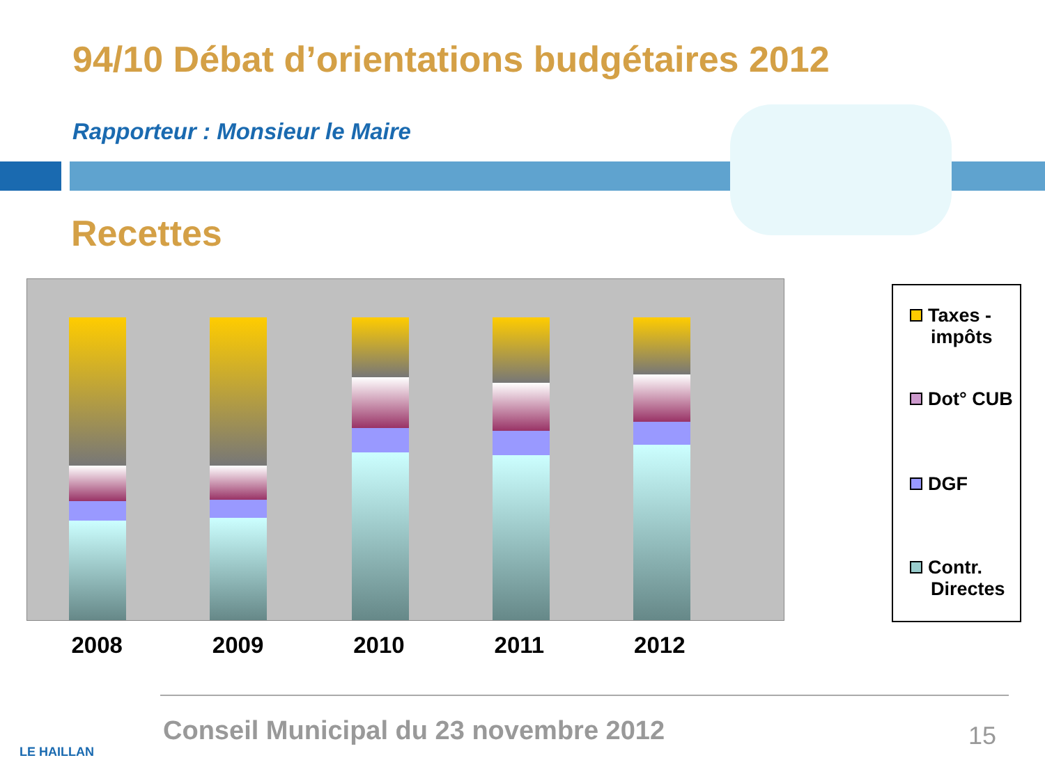94/10 Débat d’orientations budgétaires 2012
Rapporteur : Monsieur le Maire
Recettes
2008 2009 2010 2011 2012
Taxes -
impôts
Dot° CUB
DGF
Contr.
Directes
Conseil Municipal du 23 novembre 2012
15
LE HAILLAN